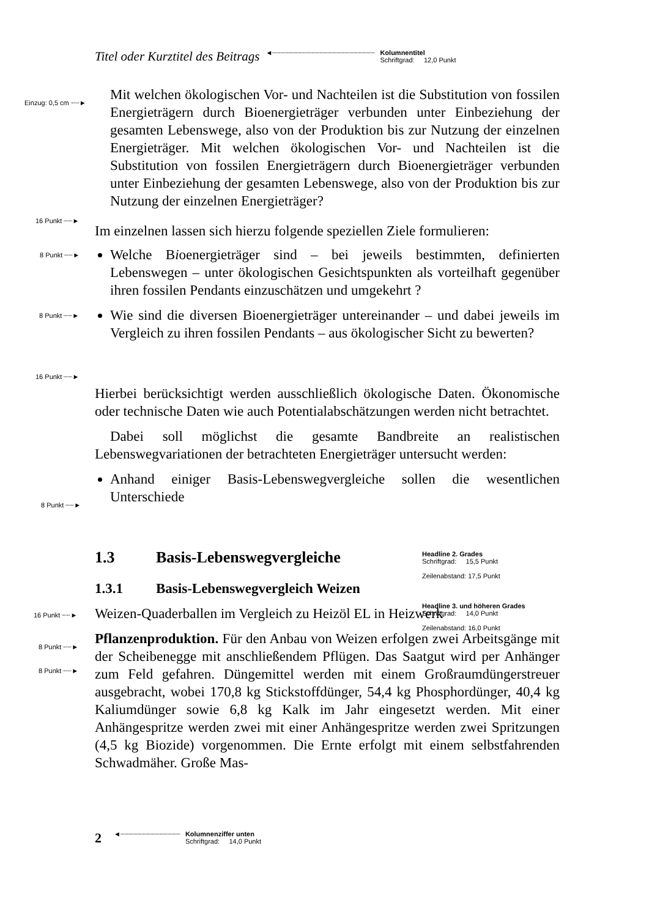Titel oder Kurztitel des Beitrags ◄┈┈┈┈┈┈┈┈┈┈┈┈┈┈┈┈┈┈┈┈┈┈┈┈ Kolumnentitel
Schriftgrad: 12,0 Punkt
Einzug: 0,5 cm ┈┈►
16 Punkt ┈┈►
8 Punkt ┈┈►
8 Punkt ┈┈►
16 Punkt ┈┈►
8 Punkt ┈┈►
16 Punkt ┈┈►
8 Punkt ┈┈►
8 Punkt ┈┈►
Mit welchen ökologischen Vor- und Nachteilen ist die Substitution von fossilen Energieträgern durch Bioenergieträger verbunden unter Einbeziehung der gesamten Lebenswege, also von der Produktion bis zur Nutzung der einzelnen Energieträger. Mit welchen ökologischen Vor- und Nachteilen ist die Substitution von fossilen Energieträgern durch Bioenergieträger verbunden unter Einbeziehung der gesamten Lebenswege, also von der Produktion bis zur Nutzung der einzelnen Energieträger?
Im einzelnen lassen sich hierzu folgende speziellen Ziele formulieren:
Welche Bioenergieträger sind – bei jeweils bestimmten, definierten Lebenswegen – unter ökologischen Gesichtspunkten als vorteilhaft gegenüber ihren fossilen Pendants einzuschätzen und umgekehrt ?
Wie sind die diversen Bioenergieträger untereinander – und dabei jeweils im Vergleich zu ihren fossilen Pendants – aus ökologischer Sicht zu bewerten?
Hierbei berücksichtigt werden ausschließlich ökologische Daten. Ökonomische oder technische Daten wie auch Potentialabschätzungen werden nicht betrachtet.
Dabei soll möglichst die gesamte Bandbreite an realistischen Lebenswegvariationen der betrachteten Energieträger untersucht werden:
Anhand einiger Basis-Lebenswegvergleiche sollen die wesentlichen Unterschiede
1.3 Basis-Lebenswegvergleiche
1.3.1 Basis-Lebenswegvergleich Weizen
Weizen-Quaderballen im Vergleich zu Heizöl EL in Heizwerk
Pflanzenproduktion. Für den Anbau von Weizen erfolgen zwei Arbeitsgänge mit der Scheibenegge mit anschließendem Pflügen. Das Saatgut wird per Anhänger zum Feld gefahren. Düngemittel werden mit einem Großraumdüngerstreuer ausgebracht, wobei 170,8 kg Stickstoffdünger, 54,4 kg Phosphordünger, 40,4 kg Kaliumdünger sowie 6,8 kg Kalk im Jahr eingesetzt werden. Mit einer Anhängespritze werden zwei mit einer Anhängespritze werden zwei Spritzungen (4,5 kg Biozide) vorgenommen. Die Ernte erfolgt mit einem selbstfahrenden Schwadmäher. Große Mas-
Headline 2. Grades
Schriftgrad: 15,5 Punkt
Zeilenabstand: 17,5 Punkt
Headline 3. und höheren Grades
Schriftgrad: 14,0 Punkt
Zeilenabstand: 16,0 Punkt
2 ◄┈┈┈┈┈┈┈┈┈┈┈┈┈┈ Kolumnenziffer unten
Schriftgrad: 14,0 Punkt